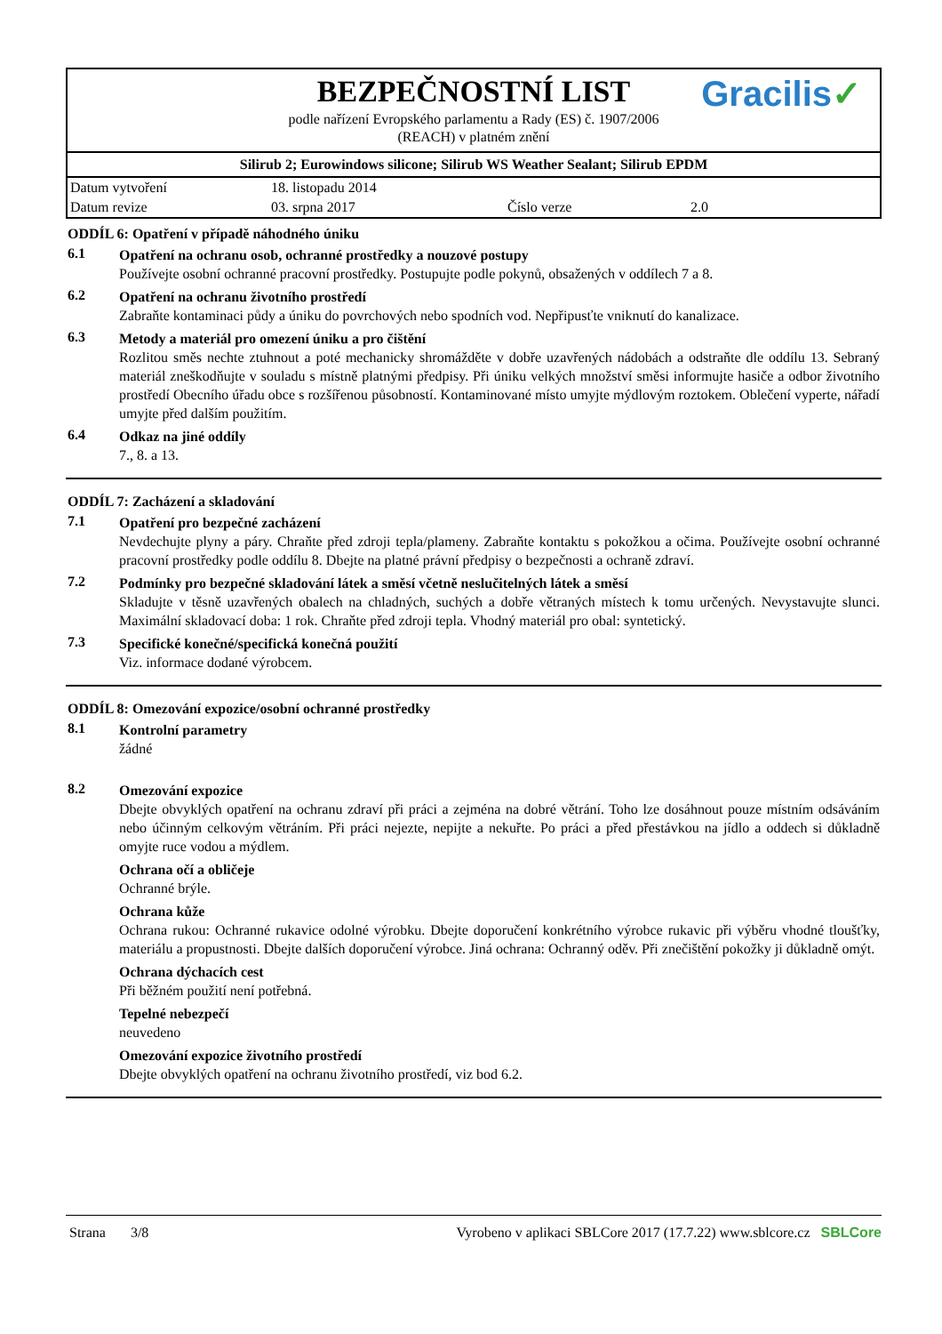BEZPEČNOSTNÍ LIST
podle nařízení Evropského parlamentu a Rady (ES) č. 1907/2006
(REACH) v platném znění
Gracilis✓
Silirub 2; Eurowindows silicone; Silirub WS Weather Sealant; Silirub EPDM
| Datum vytvoření | 18. listopadu 2014 | | |
| Datum revize | 03. srpna 2017 | Číslo verze | 2.0 |
ODDÍL 6: Opatření v případě náhodného úniku
6.1
Opatření na ochranu osob, ochranné prostředky a nouzové postupy
Používejte osobní ochranné pracovní prostředky. Postupujte podle pokynů, obsažených v oddílech 7 a 8.
6.2
Opatření na ochranu životního prostředí
Zabraňte kontaminaci půdy a úniku do povrchových nebo spodních vod. Nepřipusťte vniknutí do kanalizace.
6.3
Metody a materiál pro omezení úniku a pro čištění
Rozlitou směs nechte ztuhnout a poté mechanicky shromážděte v dobře uzavřených nádobách a odstraňte dle oddílu 13. Sebraný materiál zneškodňujte v souladu s místně platnými předpisy. Při úniku velkých množství směsi informujte hasiče a odbor životního prostředí Obecního úřadu obce s rozšířenou působností. Kontaminované místo umyjte mýdlovým roztokem. Oblečení vyperte, nářadí umyjte před dalším použitím.
6.4
Odkaz na jiné oddíly
7., 8. a 13.
ODDÍL 7: Zacházení a skladování
7.1
Opatření pro bezpečné zacházení
Nevdechujte plyny a páry. Chraňte před zdroji tepla/plameny. Zabraňte kontaktu s pokožkou a očima. Používejte osobní ochranné pracovní prostředky podle oddílu 8. Dbejte na platné právní předpisy o bezpečnosti a ochraně zdraví.
7.2
Podmínky pro bezpečné skladování látek a směsí včetně neslučitelných látek a směsí
Skladujte v těsně uzavřených obalech na chladných, suchých a dobře větraných místech k tomu určených. Nevystavujte slunci. Maximální skladovací doba: 1 rok. Chraňte před zdroji tepla. Vhodný materiál pro obal: syntetický.
7.3
Specifické konečné/specifická konečná použití
Viz. informace dodané výrobcem.
ODDÍL 8: Omezování expozice/osobní ochranné prostředky
8.1
Kontrolní parametry
žádné
8.2
Omezování expozice
Dbejte obvyklých opatření na ochranu zdraví při práci a zejména na dobré větrání. Toho lze dosáhnout pouze místním odsáváním nebo účinným celkovým větráním. Při práci nejezte, nepijte a nekuřte. Po práci a před přestávkou na jídlo a oddech si důkladně omyjte ruce vodou a mýdlem.
Ochrana očí a obličeje
Ochranné brýle.
Ochrana kůže
Ochrana rukou: Ochranné rukavice odolné výrobku. Dbejte doporučení konkrétního výrobce rukavic při výběru vhodné tloušťky, materiálu a propustnosti. Dbejte dalších doporučení výrobce. Jiná ochrana: Ochranný oděv. Při znečištění pokožky ji důkladně omýt.
Ochrana dýchacích cest
Při běžném použití není potřebná.
Tepelné nebezpečí
neuvedeno
Omezování expozice životního prostředí
Dbejte obvyklých opatření na ochranu životního prostředí, viz bod 6.2.
Strana 3/8 Vyrobeno v aplikaci SBLCore 2017 (17.7.22) www.sblcore.cz SBLCore